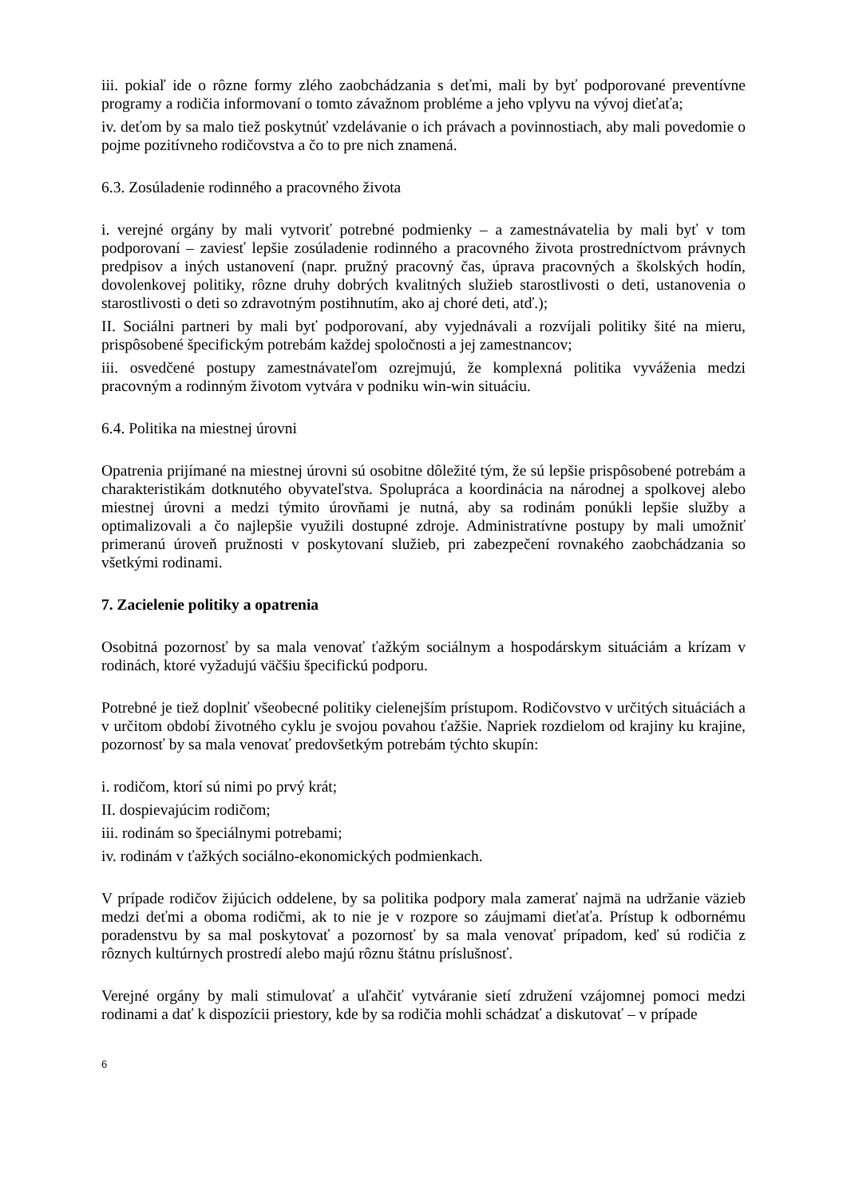iii. pokiaľ ide o rôzne formy zlého zaobchádzania s deťmi, mali by byť podporované preventívne programy a rodičia informovaní o tomto závažnom probléme a jeho vplyvu na vývoj dieťaťa;
iv. deťom by sa malo tiež poskytnúť vzdelávanie o ich právach a povinnostiach, aby mali povedomie o pojme pozitívneho rodičovstva a čo to pre nich znamená.
6.3. Zosúladenie rodinného a pracovného života
i. verejné orgány by mali vytvoriť potrebné podmienky – a zamestnávatelia by mali byť v tom podporovaní – zaviesť lepšie zosúladenie rodinného a pracovného života prostredníctvom právnych predpisov a iných ustanovení (napr. pružný pracovný čas, úprava pracovných a školských hodín, dovolenkovej politiky, rôzne druhy dobrých kvalitných služieb starostlivosti o deti, ustanovenia o starostlivosti o deti so zdravotným postihnutím, ako aj choré deti, atď.);
II. Sociálni partneri by mali byť podporovaní, aby vyjednávali a rozvíjali politiky šité na mieru, prispôsobené špecifickým potrebám každej spoločnosti a jej zamestnancov;
iii. osvedčené postupy zamestnávateľom ozrejmujú, že komplexná politika vyváženia medzi pracovným a rodinným životom vytvára v podniku win-win situáciu.
6.4. Politika na miestnej úrovni
Opatrenia prijímané na miestnej úrovni sú osobitne dôležité tým, že sú lepšie prispôsobené potrebám a charakteristikám dotknutého obyvateľstva. Spolupráca a koordinácia na národnej a spolkovej alebo miestnej úrovni a medzi týmito úrovňami je nutná, aby sa rodinám ponúkli lepšie služby a optimalizovali a čo najlepšie využili dostupné zdroje. Administratívne postupy by mali umožniť primeranú úroveň pružnosti v poskytovaní služieb, pri zabezpečení rovnakého zaobchádzania so všetkými rodinami.
7. Zacielenie politiky a opatrenia
Osobitná pozornosť by sa mala venovať ťažkým sociálnym a hospodárskym situáciám a krízam v rodinách, ktoré vyžadujú väčšiu špecifickú podporu.
Potrebné je tiež doplniť všeobecné politiky cielenejším prístupom. Rodičovstvo v určitých situáciách a v určitom období životného cyklu je svojou povahou ťažšie. Napriek rozdielom od krajiny ku krajine, pozornosť by sa mala venovať predovšetkým potrebám týchto skupín:
i. rodičom, ktorí sú nimi po prvý krát;
II. dospievajúcim rodičom;
iii. rodinám so špeciálnymi potrebami;
iv. rodinám v ťažkých sociálno-ekonomických podmienkach.
V prípade rodičov žijúcich oddelene, by sa politika podpory mala zamerať najmä na udržanie väzieb medzi deťmi a oboma rodičmi, ak to nie je v rozpore so záujmami dieťaťa. Prístup k odbornému poradenstvu by sa mal poskytovať a pozornosť by sa mala venovať prípadom, keď sú rodičia z rôznych kultúrnych prostredí alebo majú rôznu štátnu príslušnosť.
Verejné orgány by mali stimulovať a uľahčiť vytváranie sietí združení vzájomnej pomoci medzi rodinami a dať k dispozícii priestory, kde by sa rodičia mohli schádzať a diskutovať – v prípade
6